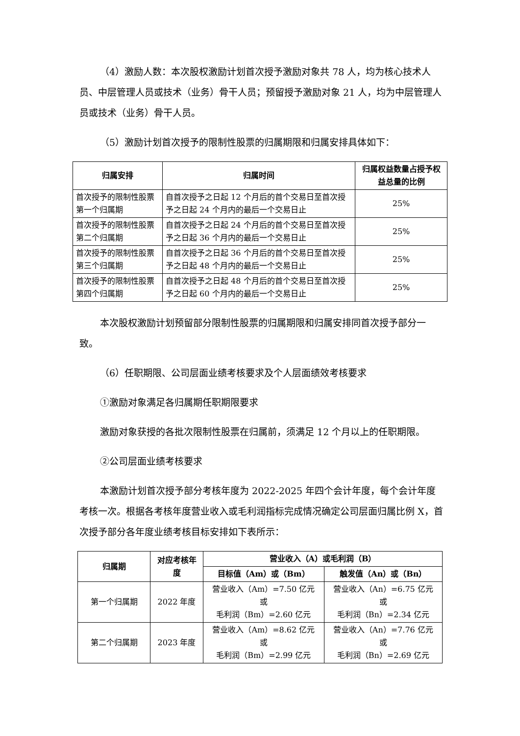（4）激励人数：本次股权激励计划首次授予激励对象共 78 人，均为核心技术人员、中层管理人员或技术（业务）骨干人员；预留授予激励对象 21 人，均为中层管理人员或技术（业务）骨干人员。
（5）激励计划首次授予的限制性股票的归属期限和归属安排具体如下：
| 归属安排 | 归属时间 | 归属权益数量占授予权益总量的比例 |
| --- | --- | --- |
| 首次授予的限制性股票第一个归属期 | 自首次授予之日起 12 个月后的首个交易日至首次授予之日起 24 个月内的最后一个交易日止 | 25% |
| 首次授予的限制性股票第二个归属期 | 自首次授予之日起 24 个月后的首个交易日至首次授予之日起 36 个月内的最后一个交易日止 | 25% |
| 首次授予的限制性股票第三个归属期 | 自首次授予之日起 36 个月后的首个交易日至首次授予之日起 48 个月内的最后一个交易日止 | 25% |
| 首次授予的限制性股票第四个归属期 | 自首次授予之日起 48 个月后的首个交易日至首次授予之日起 60 个月内的最后一个交易日止 | 25% |
本次股权激励计划预留部分限制性股票的归属期限和归属安排同首次授予部分一致。
（6）任职期限、公司层面业绩考核要求及个人层面绩效考核要求
①激励对象满足各归属期任职期限要求
激励对象获授的各批次限制性股票在归属前，须满足 12 个月以上的任职期限。
②公司层面业绩考核要求
本激励计划首次授予部分考核年度为 2022-2025 年四个会计年度，每个会计年度考核一次。根据各考核年度营业收入或毛利润指标完成情况确定公司层面归属比例 X，首次授予部分各年度业绩考核目标安排如下表所示：
| 归属期 | 对应考核年度 | 营业收入（A）或毛利润（B） | |
| --- | --- | --- | --- |
| | | 目标值（Am）或（Bm） | 触发值（An）或（Bn） |
| 第一个归属期 | 2022 年度 | 营业收入（Am）=7.50 亿元 或 毛利润（Bm）=2.60 亿元 | 营业收入（An）=6.75 亿元 或 毛利润（Bn）=2.34 亿元 |
| 第二个归属期 | 2023 年度 | 营业收入（Am）=8.62 亿元 或 毛利润（Bm）=2.99 亿元 | 营业收入（An）=7.76 亿元 或 毛利润（Bn）=2.69 亿元 |